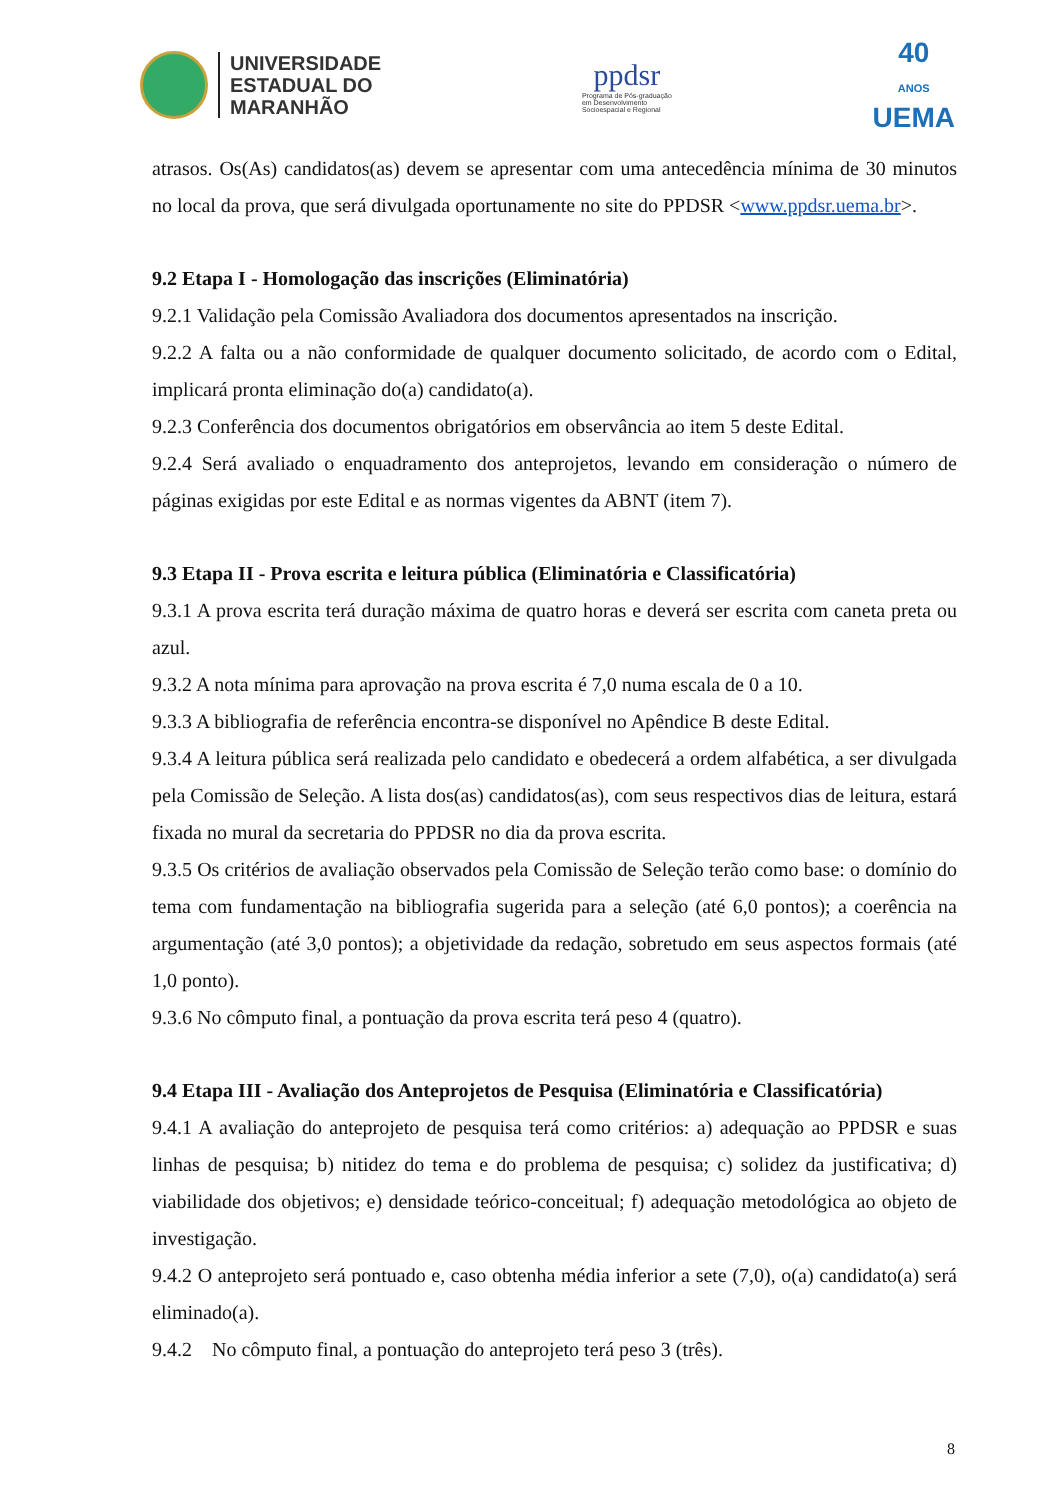UNIVERSIDADE
ESTADUAL DO
MARANHÃO
ppdsr
Programa de Pós-graduação
em Desenvolvimento
Socioespacial e Regional
40
ANOS
UEMA
atrasos. Os(As) candidatos(as) devem se apresentar com uma antecedência mínima de 30 minutos no local da prova, que será divulgada oportunamente no site do PPDSR <www.ppdsr.uema.br>.
9.2 Etapa I - Homologação das inscrições (Eliminatória)
9.2.1 Validação pela Comissão Avaliadora dos documentos apresentados na inscrição.
9.2.2 A falta ou a não conformidade de qualquer documento solicitado, de acordo com o Edital, implicará pronta eliminação do(a) candidato(a).
9.2.3 Conferência dos documentos obrigatórios em observância ao item 5 deste Edital.
9.2.4 Será avaliado o enquadramento dos anteprojetos, levando em consideração o número de páginas exigidas por este Edital e as normas vigentes da ABNT (item 7).
9.3 Etapa II - Prova escrita e leitura pública (Eliminatória e Classificatória)
9.3.1 A prova escrita terá duração máxima de quatro horas e deverá ser escrita com caneta preta ou azul.
9.3.2 A nota mínima para aprovação na prova escrita é 7,0 numa escala de 0 a 10.
9.3.3 A bibliografia de referência encontra-se disponível no Apêndice B deste Edital.
9.3.4 A leitura pública será realizada pelo candidato e obedecerá a ordem alfabética, a ser divulgada pela Comissão de Seleção. A lista dos(as) candidatos(as), com seus respectivos dias de leitura, estará fixada no mural da secretaria do PPDSR no dia da prova escrita.
9.3.5 Os critérios de avaliação observados pela Comissão de Seleção terão como base: o domínio do tema com fundamentação na bibliografia sugerida para a seleção (até 6,0 pontos); a coerência na argumentação (até 3,0 pontos); a objetividade da redação, sobretudo em seus aspectos formais (até 1,0 ponto).
9.3.6 No cômputo final, a pontuação da prova escrita terá peso 4 (quatro).
9.4 Etapa III - Avaliação dos Anteprojetos de Pesquisa (Eliminatória e Classificatória)
9.4.1 A avaliação do anteprojeto de pesquisa terá como critérios: a) adequação ao PPDSR e suas linhas de pesquisa; b) nitidez do tema e do problema de pesquisa; c) solidez da justificativa; d) viabilidade dos objetivos; e) densidade teórico-conceitual; f) adequação metodológica ao objeto de investigação.
9.4.2 O anteprojeto será pontuado e, caso obtenha média inferior a sete (7,0), o(a) candidato(a) será eliminado(a).
9.4.2 No cômputo final, a pontuação do anteprojeto terá peso 3 (três).
8